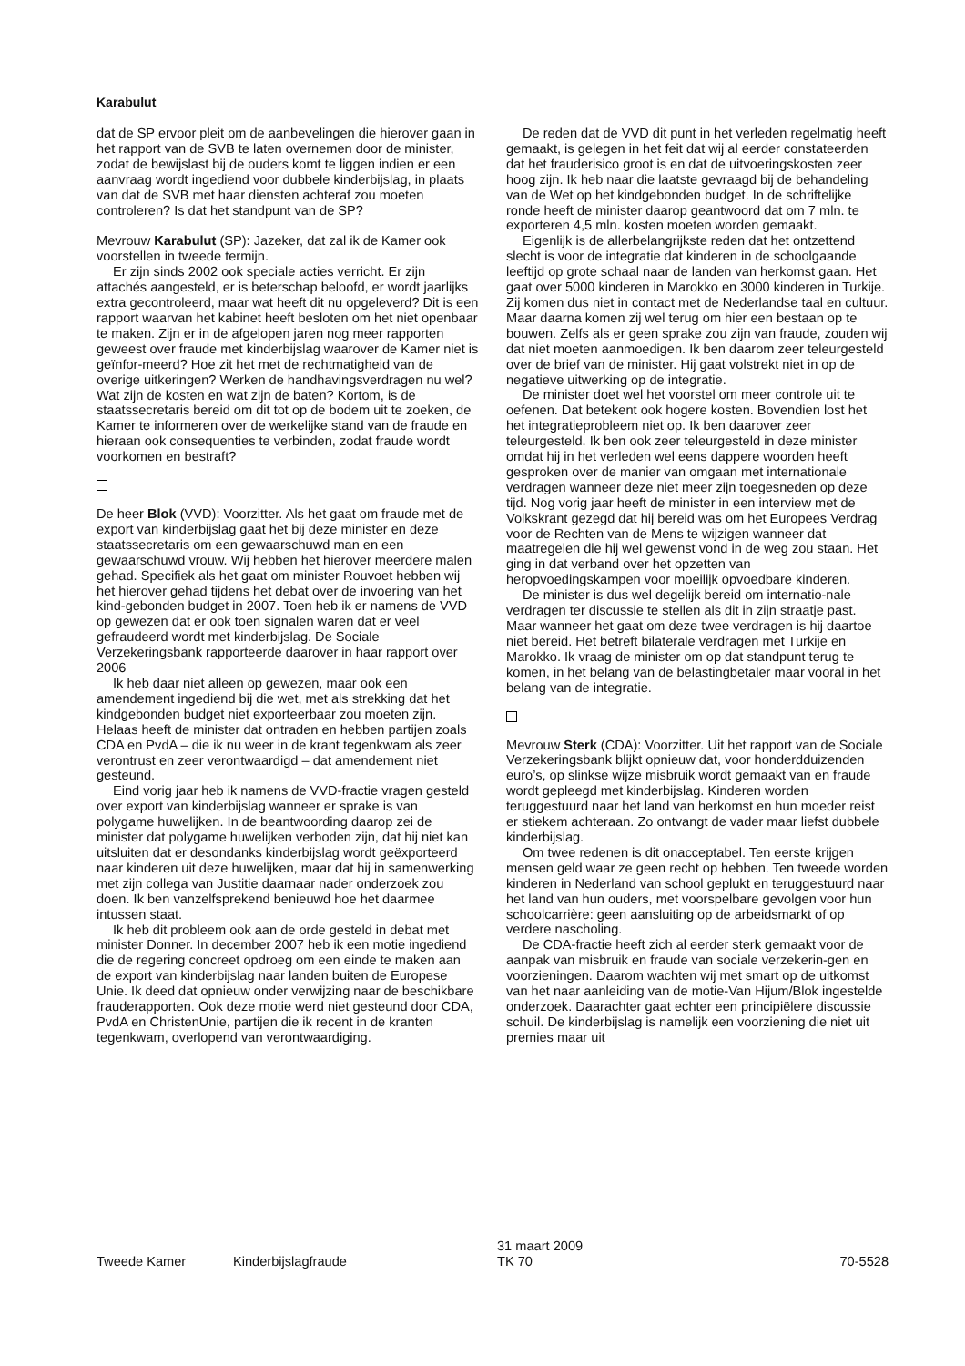Karabulut
dat de SP ervoor pleit om de aanbevelingen die hierover gaan in het rapport van de SVB te laten overnemen door de minister, zodat de bewijslast bij de ouders komt te liggen indien er een aanvraag wordt ingediend voor dubbele kinderbijslag, in plaats van dat de SVB met haar diensten achteraf zou moeten controleren? Is dat het standpunt van de SP?
Mevrouw Karabulut (SP): Jazeker, dat zal ik de Kamer ook voorstellen in tweede termijn.
Er zijn sinds 2002 ook speciale acties verricht. Er zijn attachés aangesteld, er is beterschap beloofd, er wordt jaarlijks extra gecontroleerd, maar wat heeft dit nu opgeleverd? Dit is een rapport waarvan het kabinet heeft besloten om het niet openbaar te maken. Zijn er in de afgelopen jaren nog meer rapporten geweest over fraude met kinderbijslag waarover de Kamer niet is geïnfor-meerd? Hoe zit het met de rechtmatigheid van de overige uitkeringen? Werken de handhavingsverdragen nu wel? Wat zijn de kosten en wat zijn de baten? Kortom, is de staatssecretaris bereid om dit tot op de bodem uit te zoeken, de Kamer te informeren over de werkelijke stand van de fraude en hieraan ook consequenties te verbinden, zodat fraude wordt voorkomen en bestraft?
De heer Blok (VVD): Voorzitter. Als het gaat om fraude met de export van kinderbijslag gaat het bij deze minister en deze staatssecretaris om een gewaarschuwd man en een gewaarschuwd vrouw. Wij hebben het hierover meerdere malen gehad. Specifiek als het gaat om minister Rouvoet hebben wij het hierover gehad tijdens het debat over de invoering van het kind-gebonden budget in 2007. Toen heb ik er namens de VVD op gewezen dat er ook toen signalen waren dat er veel gefraudeerd wordt met kinderbijslag. De Sociale Verzekeringsbank rapporteerde daarover in haar rapport over 2006
Ik heb daar niet alleen op gewezen, maar ook een amendement ingediend bij die wet, met als strekking dat het kindgebonden budget niet exporteerbaar zou moeten zijn. Helaas heeft de minister dat ontraden en hebben partijen zoals CDA en PvdA – die ik nu weer in de krant tegenkwam als zeer verontrust en zeer verontwaardigd – dat amendement niet gesteund.
Eind vorig jaar heb ik namens de VVD-fractie vragen gesteld over export van kinderbijslag wanneer er sprake is van polygame huwelijken. In de beantwoording daarop zei de minister dat polygame huwelijken verboden zijn, dat hij niet kan uitsluiten dat er desondanks kinderbijslag wordt geëxporteerd naar kinderen uit deze huwelijken, maar dat hij in samenwerking met zijn collega van Justitie daarnaar nader onderzoek zou doen. Ik ben vanzelfsprekend benieuwd hoe het daarmee intussen staat.
Ik heb dit probleem ook aan de orde gesteld in debat met minister Donner. In december 2007 heb ik een motie ingediend die de regering concreet opdroeg om een einde te maken aan de export van kinderbijslag naar landen buiten de Europese Unie. Ik deed dat opnieuw onder verwijzing naar de beschikbare frauderapporten. Ook deze motie werd niet gesteund door CDA, PvdA en ChristenUnie, partijen die ik recent in de kranten tegenkwam, overlopend van verontwaardiging.
De reden dat de VVD dit punt in het verleden regelmatig heeft gemaakt, is gelegen in het feit dat wij al eerder constateerden dat het frauderisico groot is en dat de uitvoeringskosten zeer hoog zijn. Ik heb naar die laatste gevraagd bij de behandeling van de Wet op het kindgebonden budget. In de schriftelijke ronde heeft de minister daarop geantwoord dat om 7 mln. te exporteren 4,5 mln. kosten moeten worden gemaakt.
Eigenlijk is de allerbelangrijkste reden dat het ontzettend slecht is voor de integratie dat kinderen in de schoolgaande leeftijd op grote schaal naar de landen van herkomst gaan. Het gaat over 5000 kinderen in Marokko en 3000 kinderen in Turkije. Zij komen dus niet in contact met de Nederlandse taal en cultuur. Maar daarna komen zij wel terug om hier een bestaan op te bouwen. Zelfs als er geen sprake zou zijn van fraude, zouden wij dat niet moeten aanmoedigen. Ik ben daarom zeer teleurgesteld over de brief van de minister. Hij gaat volstrekt niet in op de negatieve uitwerking op de integratie.
De minister doet wel het voorstel om meer controle uit te oefenen. Dat betekent ook hogere kosten. Bovendien lost het het integratieprobleem niet op. Ik ben daarover zeer teleurgesteld. Ik ben ook zeer teleurgesteld in deze minister omdat hij in het verleden wel eens dappere woorden heeft gesproken over de manier van omgaan met internationale verdragen wanneer deze niet meer zijn toegesneden op deze tijd. Nog vorig jaar heeft de minister in een interview met de Volkskrant gezegd dat hij bereid was om het Europees Verdrag voor de Rechten van de Mens te wijzigen wanneer dat maatregelen die hij wel gewenst vond in de weg zou staan. Het ging in dat verband over het opzetten van heropvoedingskampen voor moeilijk opvoedbare kinderen.
De minister is dus wel degelijk bereid om internatio-nale verdragen ter discussie te stellen als dit in zijn straatje past. Maar wanneer het gaat om deze twee verdragen is hij daartoe niet bereid. Het betreft bilaterale verdragen met Turkije en Marokko. Ik vraag de minister om op dat standpunt terug te komen, in het belang van de belastingbetaler maar vooral in het belang van de integratie.
Mevrouw Sterk (CDA): Voorzitter. Uit het rapport van de Sociale Verzekeringsbank blijkt opnieuw dat, voor honderdduizenden euro’s, op slinkse wijze misbruik wordt gemaakt van en fraude wordt gepleegd met kinderbijslag. Kinderen worden teruggestuurd naar het land van herkomst en hun moeder reist er stiekem achteraan. Zo ontvangt de vader maar liefst dubbele kinderbijslag.
Om twee redenen is dit onacceptabel. Ten eerste krijgen mensen geld waar ze geen recht op hebben. Ten tweede worden kinderen in Nederland van school geplukt en teruggestuurd naar het land van hun ouders, met voorspelbare gevolgen voor hun schoolcarrière: geen aansluiting op de arbeidsmarkt of op verdere nascholing.
De CDA-fractie heeft zich al eerder sterk gemaakt voor de aanpak van misbruik en fraude van sociale verzekerin-gen en voorzieningen. Daarom wachten wij met smart op de uitkomst van het naar aanleiding van de motie-Van Hijum/Blok ingestelde onderzoek. Daarachter gaat echter een principiëlere discussie schuil. De kinderbijslag is namelijk een voorziening die niet uit premies maar uit
Tweede Kamer
Kinderbijslagfraude
31 maart 2009
TK 70
70-5528